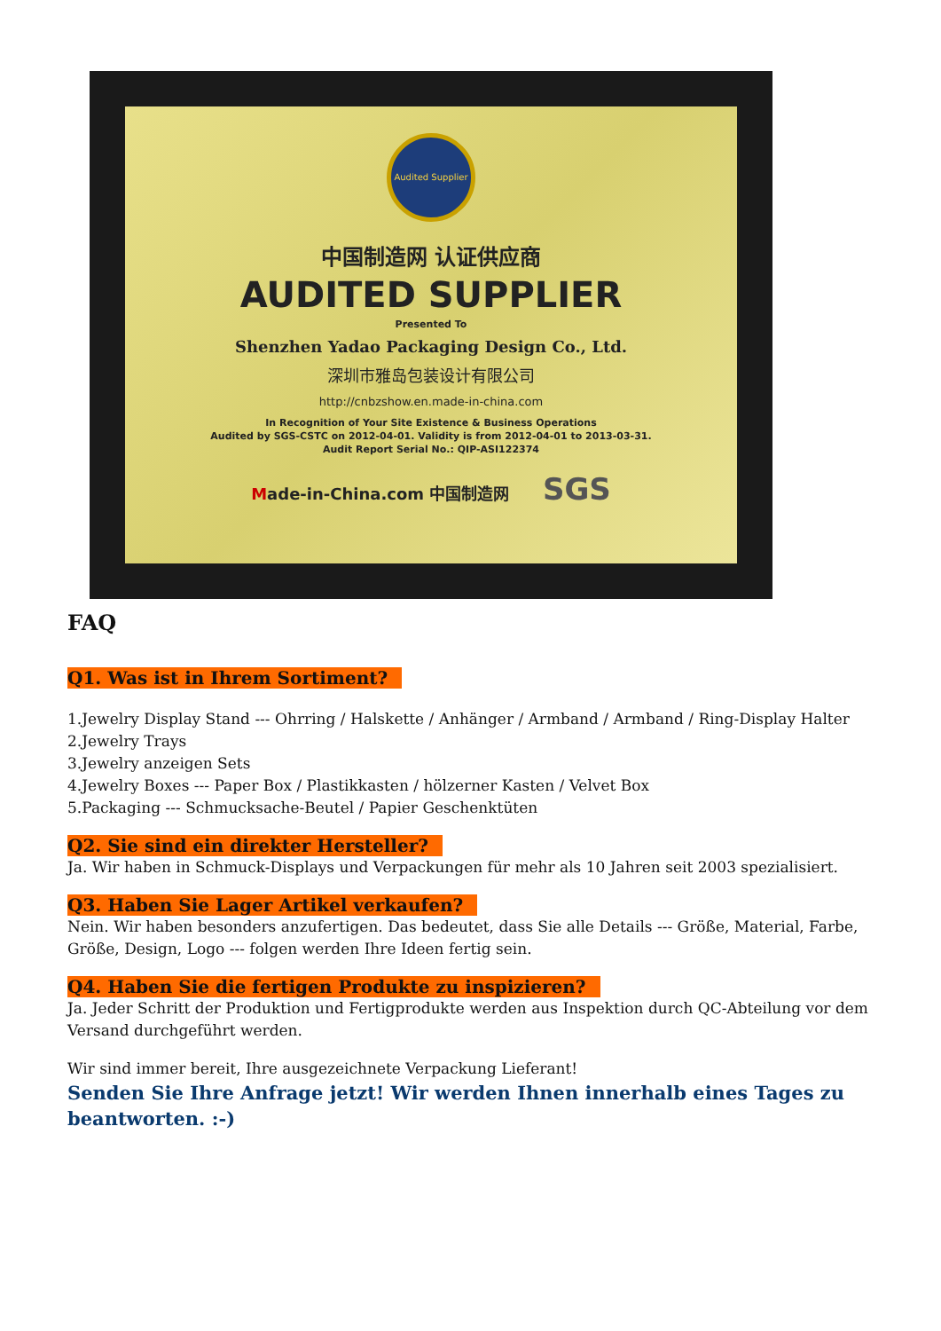Audited Supplier
中国制造网 认证供应商
AUDITED SUPPLIER
Presented To
Shenzhen Yadao Packaging Design Co., Ltd.
深圳市雅岛包装设计有限公司
http://cnbzshow.en.made-in-china.com
In Recognition of Your Site Existence & Business Operations
Audited by SGS-CSTC on 2012-04-01. Validity is from 2012-04-01 to 2013-03-31.
Audit Report Serial No.: QIP-ASI122374
Made-in-China.com 中国制造网 SGS
FAQ
Q1. Was ist in Ihrem Sortiment?
1.Jewelry Display Stand --- Ohrring / Halskette / Anhänger / Armband / Armband / Ring-Display Halter
2.Jewelry Trays
3.Jewelry anzeigen Sets
4.Jewelry Boxes --- Paper Box / Plastikkasten / hölzerner Kasten / Velvet Box
5.Packaging --- Schmucksache-Beutel / Papier Geschenktüten
Q2. Sie sind ein direkter Hersteller?
Ja. Wir haben in Schmuck-Displays und Verpackungen für mehr als 10 Jahren seit 2003 spezialisiert.
Q3. Haben Sie Lager Artikel verkaufen?
Nein. Wir haben besonders anzufertigen. Das bedeutet, dass Sie alle Details --- Größe, Material, Farbe, Größe, Design, Logo --- folgen werden Ihre Ideen fertig sein.
Q4. Haben Sie die fertigen Produkte zu inspizieren?
Ja. Jeder Schritt der Produktion und Fertigprodukte werden aus Inspektion durch QC-Abteilung vor dem Versand durchgeführt werden.
Wir sind immer bereit, Ihre ausgezeichnete Verpackung Lieferant!
Senden Sie Ihre Anfrage jetzt! Wir werden Ihnen innerhalb eines Tages zu beantworten. :-)